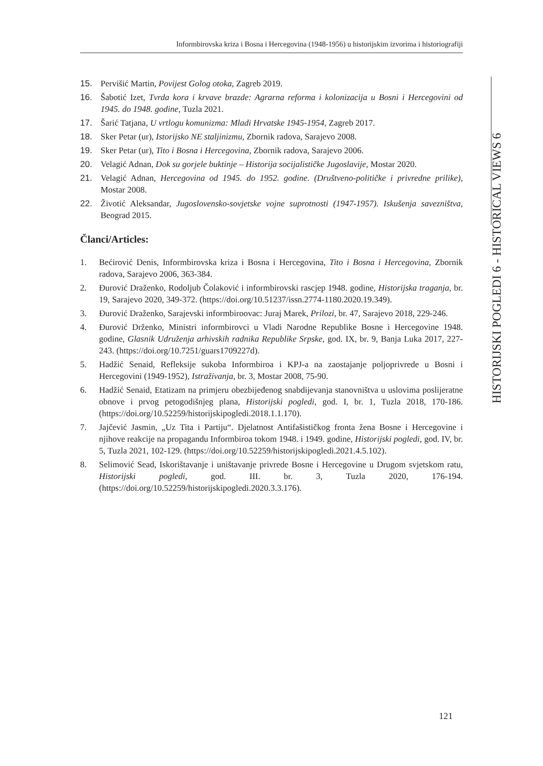Informbirovska kriza i Bosna i Hercegovina (1948-1956) u historijskim izvorima i historiografiji
HISTORIJSKI POGLEDI 6 - HISTORICAL VIEWS 6
15. Pervišić Martin, Povijest Golog otoka, Zagreb 2019.
16. Šabotić Izet, Tvrda kora i krvave brazde: Agrarna reforma i kolonizacija u Bosni i Hercegovini od 1945. do 1948. godine, Tuzla 2021.
17. Šarić Tatjana, U vrtlogu komunizma: Mladi Hrvatske 1945-1954, Zagreb 2017.
18. Sker Petar (ur), Istorijsko NE staljinizmu, Zbornik radova, Sarajevo 2008.
19. Sker Petar (ur), Tito i Bosna i Hercegovina, Zbornik radova, Sarajevo 2006.
20. Velagić Adnan, Dok su gorjele buktinje – Historija socijalističke Jugoslavije, Mostar 2020.
21. Velagić Adnan, Hercegovina od 1945. do 1952. godine. (Društveno-političke i privredne prilike), Mostar 2008.
22. Životić Aleksandar, Jugoslovensko-sovjetske vojne suprotnosti (1947-1957). Iskušenja savezništva, Beograd 2015.
Članci/Articles:
1. Bećirović Denis, Informbirovska kriza i Bosna i Hercegovina, Tito i Bosna i Hercegovina, Zbornik radova, Sarajevo 2006, 363-384.
2. Đurović Draženko, Rodoljub Čolaković i informbirovski rascjep 1948. godine, Historijska traganja, br. 19, Sarajevo 2020, 349-372. (https://doi.org/10.51237/issn.2774-1180.2020.19.349).
3. Đurović Draženko, Sarajevski informbiroovac: Juraj Marek, Prilozi, br. 47, Sarajevo 2018, 229-246.
4. Đurović Drženko, Ministri informbirovci u Vladi Narodne Republike Bosne i Hercegovine 1948. godine, Glasnik Udruženja arhivskih radnika Republike Srpske, god. IX, br. 9, Banja Luka 2017, 227-243. (https://doi.org/10.7251/guars1709227d).
5. Hadžić Senaid, Refleksije sukoba Informbiroa i KPJ-a na zaostajanje poljoprivrede u Bosni i Hercegovini (1949-1952), Istraživanja, br. 3, Mostar 2008, 75-90.
6. Hadžić Senaid, Etatizam na primjeru obezbijeđenog snabdijevanja stanovništva u uslovima poslijeratne obnove i prvog petogodišnjeg plana, Historijski pogledi, god. I, br. 1, Tuzla 2018, 170-186. (https://doi.org/10.52259/historijskipogledi.2018.1.1.170).
7. Jajčević Jasmin, „Uz Tita i Partiju“. Djelatnost Antifašističkog fronta žena Bosne i Hercegovine i njihove reakcije na propagandu Informbiroa tokom 1948. i 1949. godine, Historijski pogledi, god. IV, br. 5, Tuzla 2021, 102-129. (https://doi.org/10.52259/historijskipogledi.2021.4.5.102).
8. Selimović Sead, Iskorištavanje i uništavanje privrede Bosne i Hercegovine u Drugom svjetskom ratu, Historijski pogledi, god. III. br. 3, Tuzla 2020, 176-194. (https://doi.org/10.52259/historijskipogledi.2020.3.3.176).
121